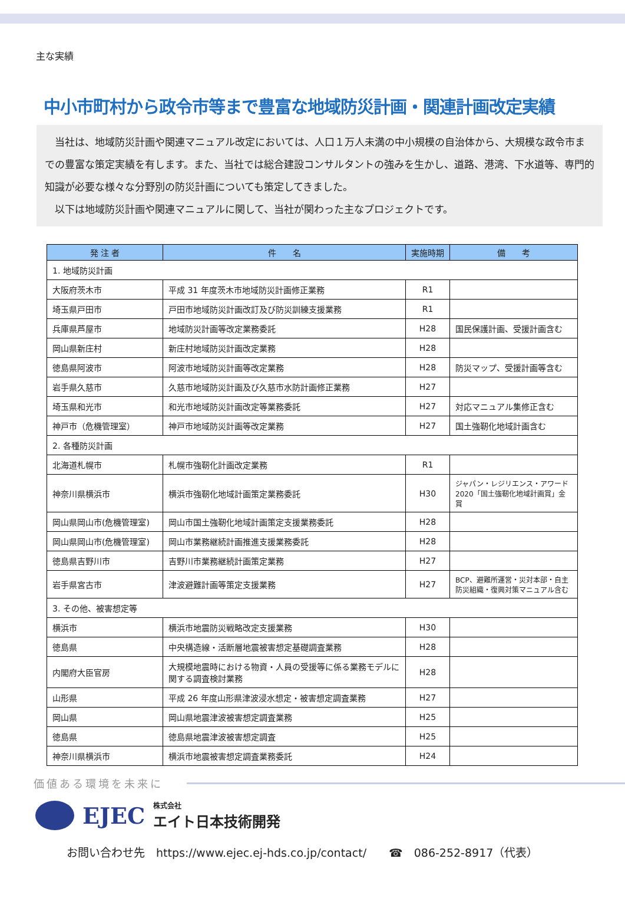主な実績
中小市町村から政令市等まで豊富な地域防災計画・関連計画改定実績
当社は、地域防災計画や関連マニュアル改定においては、人口１万人未満の中小規模の自治体から、大規模な政令市までの豊富な策定実績を有します。また、当社では総合建設コンサルタントの強みを生かし、道路、港湾、下水道等、専門的知識が必要な様々な分野別の防災計画についても策定してきました。
以下は地域防災計画や関連マニュアルに関して、当社が関わった主なプロジェクトです。
| 発 注 者 | 件 名 | 実施時期 | 備 考 |
| --- | --- | --- | --- |
| 1. 地域防災計画 | | | |
| 大阪府茨木市 | 平成 31 年度茨木市地域防災計画修正業務 | R1 | |
| 埼玉県戸田市 | 戸田市地域防災計画改訂及び防災訓練支援業務 | R1 | |
| 兵庫県芦屋市 | 地域防災計画等改定業務委託 | H28 | 国民保護計画、受援計画含む |
| 岡山県新庄村 | 新庄村地域防災計画改定業務 | H28 | |
| 徳島県阿波市 | 阿波市地域防災計画等改定業務 | H28 | 防災マップ、受援計画等含む |
| 岩手県久慈市 | 久慈市地域防災計画及び久慈市水防計画修正業務 | H27 | |
| 埼玉県和光市 | 和光市地域防災計画改定等業務委託 | H27 | 対応マニュアル集修正含む |
| 神戸市（危機管理室） | 神戸市地域防災計画等改定業務 | H27 | 国土強靭化地域計画含む |
| 2. 各種防災計画 | | | |
| 北海道札幌市 | 札幌市強靭化計画改定業務 | R1 | |
| 神奈川県横浜市 | 横浜市強靭化地域計画策定業務委託 | H30 | ジャパン・レジリエンス・アワード 2020「国土強靭化地域計画賞」金賞 |
| 岡山県岡山市(危機管理室) | 岡山市国土強靭化地域計画策定支援業務委託 | H28 | |
| 岡山県岡山市(危機管理室) | 岡山市業務継続計画推進支援業務委託 | H28 | |
| 徳島県吉野川市 | 吉野川市業務継続計画策定業務 | H27 | |
| 岩手県宮古市 | 津波避難計画等策定支援業務 | H27 | BCP、避難所運営・災対本部・自主防災組織・復興対策マニュアル含む |
| 3. その他、被害想定等 | | | |
| 横浜市 | 横浜市地震防災戦略改定支援業務 | H30 | |
| 徳島県 | 中央構造線・活断層地震被害想定基礎調査業務 | H28 | |
| 内閣府大臣官房 | 大規模地震時における物資・人員の受援等に係る業務モデルに関する調査検討業務 | H28 | |
| 山形県 | 平成 26 年度山形県津波浸水想定・被害想定調査業務 | H27 | |
| 岡山県 | 岡山県地震津波被害想定調査業務 | H25 | |
| 徳島県 | 徳島県地震津波被害想定調査 | H25 | |
| 神奈川県横浜市 | 横浜市地震被害想定調査業務委託 | H24 | |
価値ある環境を未来に
EJEC 株式会社
エイト日本技術開発
お問い合わせ先　https://www.ejec.ej-hds.co.jp/contact/　　☎　086-252-8917（代表）